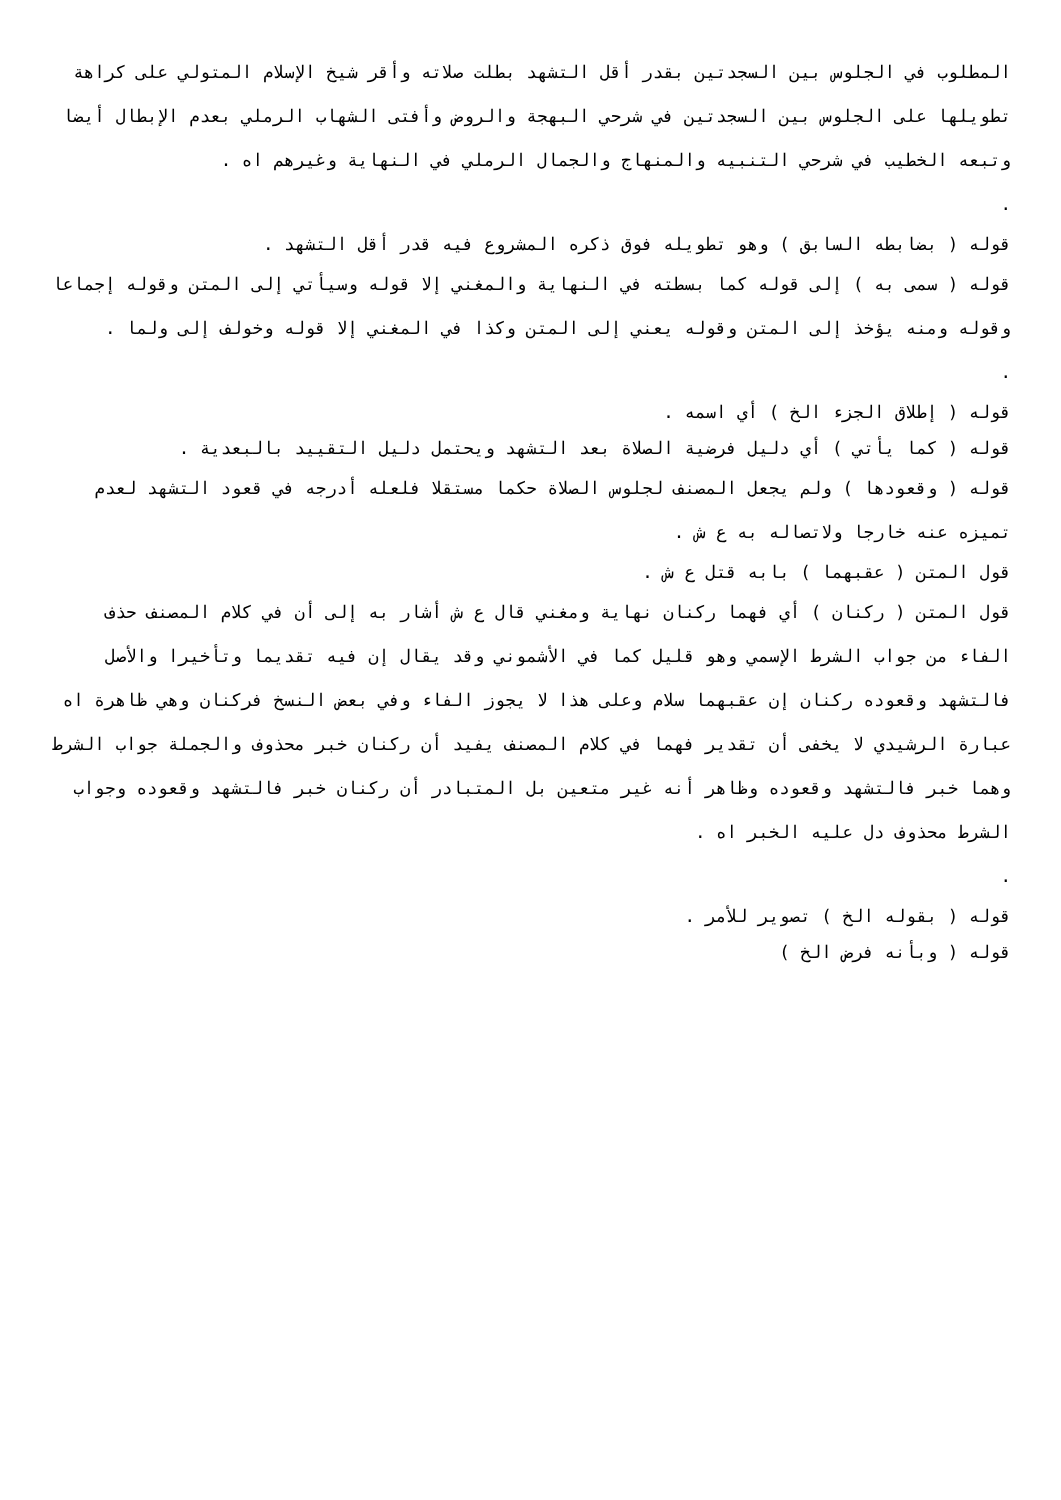المطلوب في الجلوس بين السجدتين بقدر أقل التشهد بطلت صلاته وأقر شيخ الإسلام المتولي على كراهة تطويلها على الجلوس بين السجدتين في شرحي البهجة والروض وأفتى الشهاب الرملي بعدم الإبطال أيضا وتبعه الخطيب في شرحي التنبيه والمنهاج والجمال الرملي في النهاية وغيرهم اه .
.
قوله ( بضابطه السابق ) وهو تطويله فوق ذكره المشروع فيه قدر أقل التشهد .
قوله ( سمى به ) إلى قوله كما بسطته في النهاية والمغني إلا قوله وسيأتي إلى المتن وقوله إجماعا وقوله ومنه يؤخذ إلى المتن وقوله يعني إلى المتن وكذا في المغني إلا قوله وخولف إلى ولما .
.
قوله ( إطلاق الجزء الخ ) أي اسمه .
قوله ( كما يأتي ) أي دليل فرضية الصلاة بعد التشهد ويحتمل دليل التقييد بالبعدية .
قوله ( وقعودها ) ولم يجعل المصنف لجلوس الصلاة حكما مستقلا فلعله أدرجه في قعود التشهد لعدم تميزه عنه خارجا ولاتصاله به ع ش .
قول المتن ( عقبهما ) بابه قتل ع ش .
قول المتن ( ركنان ) أي فهما ركنان نهاية ومغني قال ع ش أشار به إلى أن في كلام المصنف حذف الفاء من جواب الشرط الإسمي وهو قليل كما في الأشموني وقد يقال إن فيه تقديما وتأخيرا والأصل فالتشهد وقعوده ركنان إن عقبهما سلام وعلى هذا لا يجوز الفاء وفي بعض النسخ فركنان وهي ظاهرة اه عبارة الرشيدي لا يخفى أن تقدير فهما في كلام المصنف يفيد أن ركنان خبر محذوف والجملة جواب الشرط وهما خبر فالتشهد وقعوده وظاهر أنه غير متعين بل المتبادر أن ركنان خبر فالتشهد وقعوده وجواب الشرط محذوف دل عليه الخبر اه .
.
قوله ( بقوله الخ ) تصوير للأمر .
قوله ( وبأنه فرض الخ )